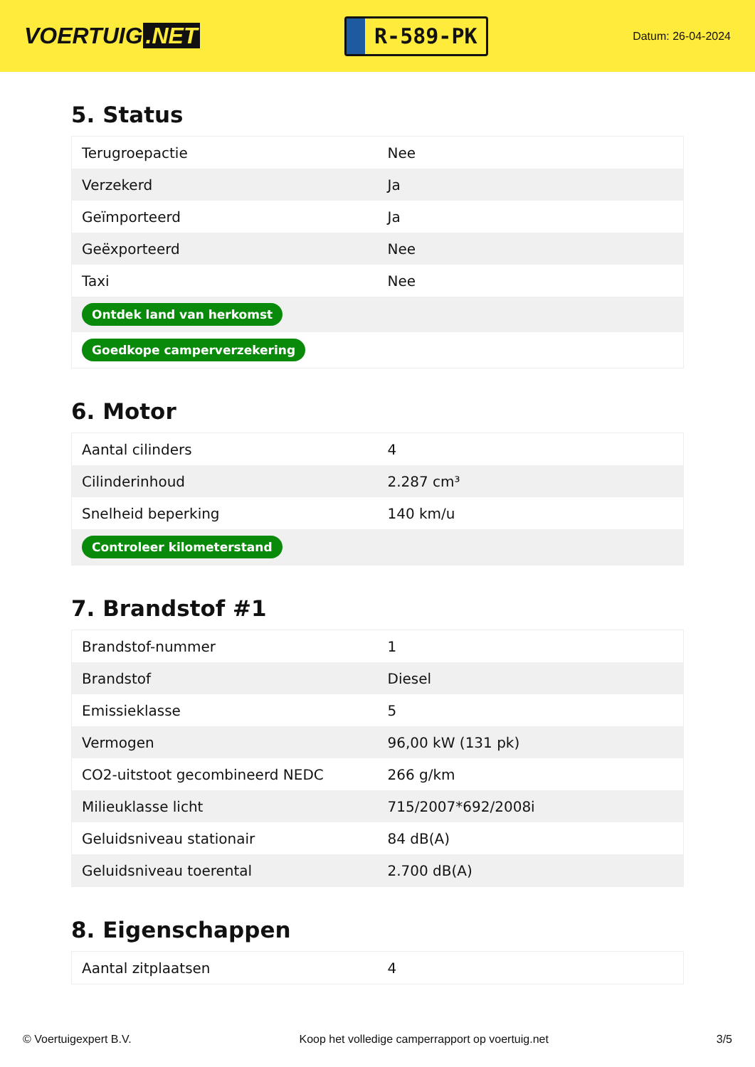VOERTUIG.NET
R-589-PK
Datum: 26-04-2024
5. Status
| Terugroepactie | Nee |
| Verzekerd | Ja |
| Geïmporteerd | Ja |
| Geëxporteerd | Nee |
| Taxi | Nee |
| Ontdek land van herkomst | |
| Goedkope camperverzekering | |
6. Motor
| Aantal cilinders | 4 |
| Cilinderinhoud | 2.287 cm³ |
| Snelheid beperking | 140 km/u |
| Controleer kilometerstand | |
7. Brandstof #1
| Brandstof-nummer | 1 |
| Brandstof | Diesel |
| Emissieklasse | 5 |
| Vermogen | 96,00 kW (131 pk) |
| CO2-uitstoot gecombineerd NEDC | 266 g/km |
| Milieuklasse licht | 715/2007*692/2008i |
| Geluidsniveau stationair | 84 dB(A) |
| Geluidsniveau toerental | 2.700 dB(A) |
8. Eigenschappen
| Aantal zitplaatsen | 4 |
© Voertuigexpert B.V. Koop het volledige camperrapport op voertuig.net 3/5